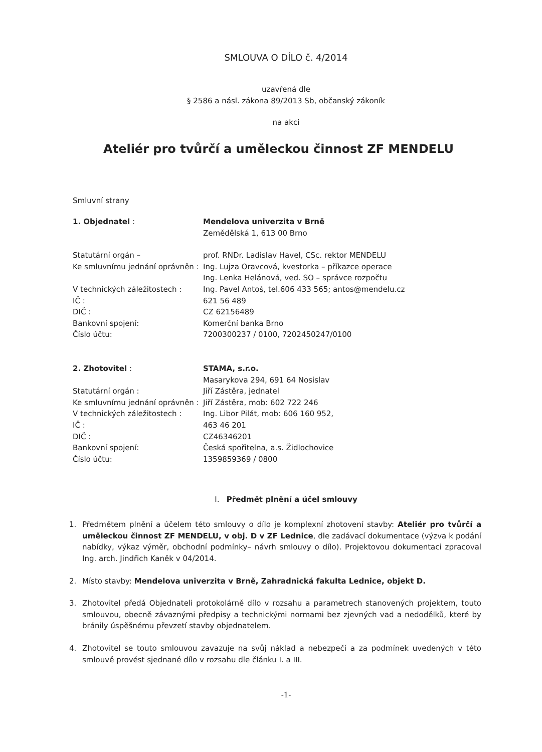SMLOUVA O DÍLO č. 4/2014
uzavřená dle
§ 2586 a násl. zákona 89/2013 Sb, občanský zákoník
na akci
Ateliér pro tvůrčí a uměleckou činnost ZF MENDELU
Smluvní strany
1. Objednatel : Mendelova univerzita v Brně
Zemědělská 1, 613 00 Brno
Statutární orgán – prof. RNDr. Ladislav Havel, CSc. rektor MENDELU
Ke smluvnímu jednání oprávněn :
Ing. Lujza Oravcová, kvestorka – příkazce operace
Ing. Lenka Helánová, ved. SO – správce rozpočtu
V technických záležitostech :
Ing. Pavel Antoš, tel.606 433 565; antos@mendelu.cz
IČ : 621 56 489
DIČ : CZ 62156489
Bankovní spojení: Komerční banka Brno
Číslo účtu: 7200300237 / 0100, 7202450247/0100
2. Zhotovitel : STAMA, s.r.o.
Masarykova 294, 691 64 Nosislav
Statutární orgán : Jiří Zástěra, jednatel
Ke smluvnímu jednání oprávněn :
Jiří Zástěra, mob: 602 722 246
V technických záležitostech :
Ing. Libor Pilát, mob: 606 160 952,
IČ : 463 46 201
DIČ : CZ46346201
Bankovní spojení: Česká spořitelna, a.s. Židlochovice
Číslo účtu: 1359859369 / 0800
I. Předmět plnění a účel smlouvy
1. Předmětem plnění a účelem této smlouvy o dílo je komplexní zhotovení stavby: Ateliér pro tvůrčí a uměleckou činnost ZF MENDELU, v obj. D v ZF Lednice, dle zadávací dokumentace (výzva k podání nabídky, výkaz výměr, obchodní podmínky– návrh smlouvy o dílo). Projektovou dokumentaci zpracoval Ing. arch. Jindřich Kaněk v 04/2014.
2. Místo stavby: Mendelova univerzita v Brně, Zahradnická fakulta Lednice, objekt D.
3. Zhotovitel předá Objednateli protokolárně dílo v rozsahu a parametrech stanovených projektem, touto smlouvou, obecně závaznými předpisy a technickými normami bez zjevných vad a nedodělků, které by bránily úspěšnému převzetí stavby objednatelem.
4. Zhotovitel se touto smlouvou zavazuje na svůj náklad a nebezpečí a za podmínek uvedených v této smlouvě provést sjednané dílo v rozsahu dle článku I. a III.
-1-